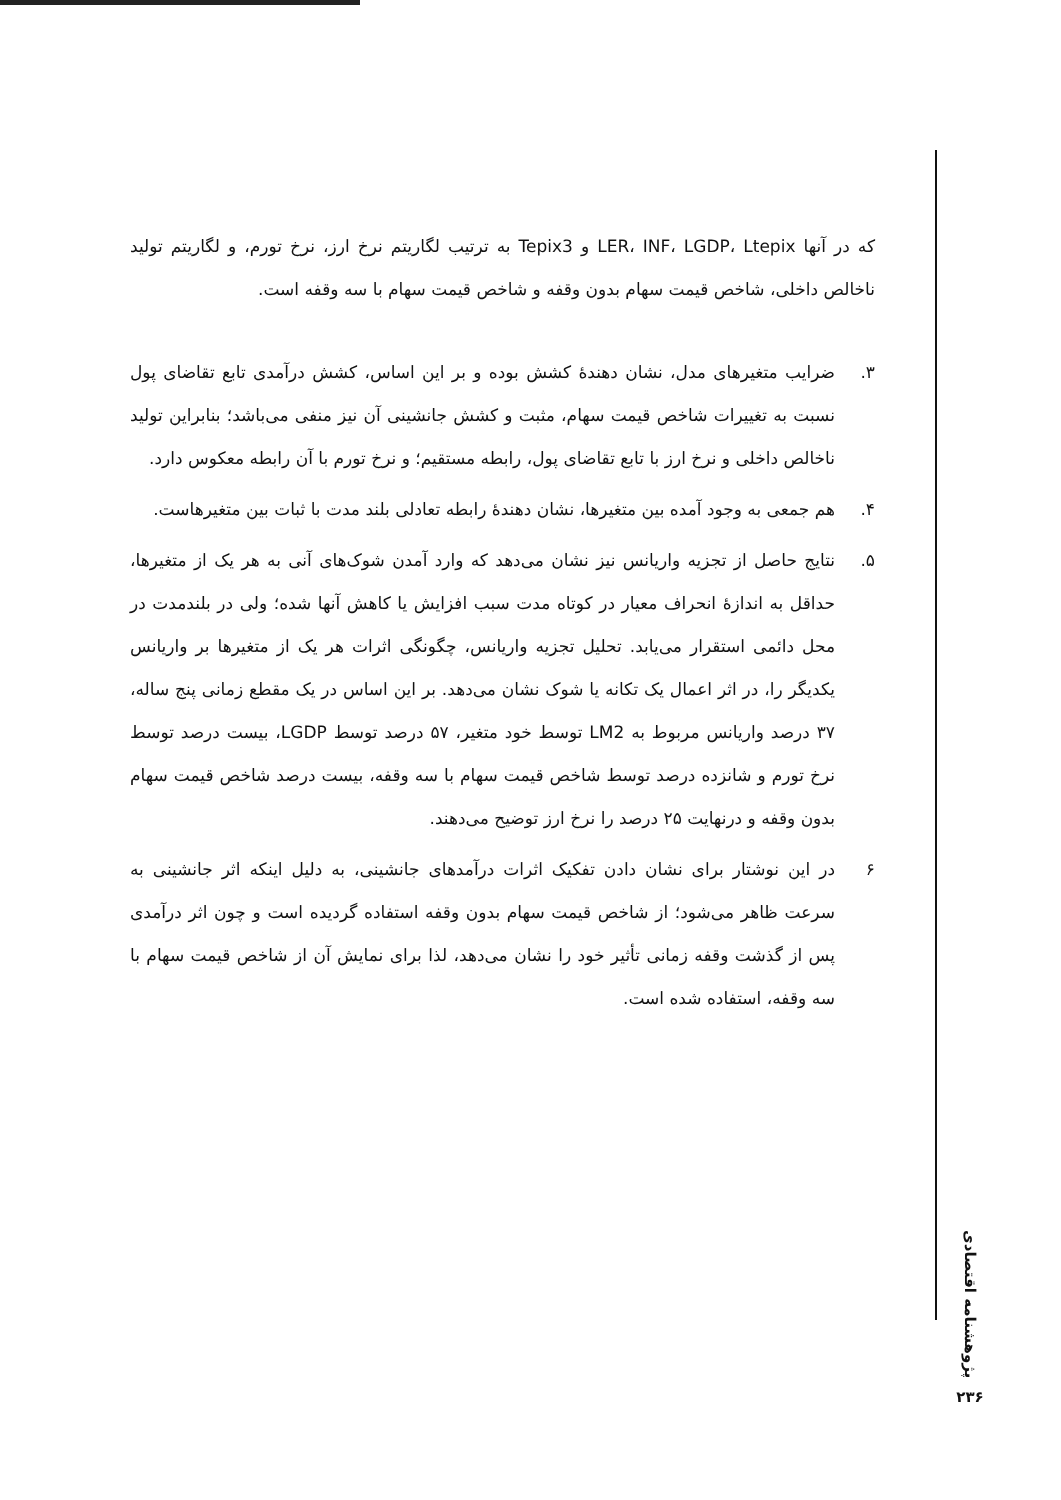که در آنها LER، INF، LGDP، Ltepix و Tepix3 به ترتیب لگاریتم نرخ ارز، نرخ تورم، و لگاریتم تولید ناخالص داخلی، شاخص قیمت سهام بدون وقفه و شاخص قیمت سهام با سه وقفه است.
۳. ضرایب متغیرهای مدل، نشان دهندهٔ کشش بوده و بر این اساس، کشش درآمدی تابع تقاضای پول نسبت به تغییرات شاخص قیمت سهام، مثبت و کشش جانشینی آن نیز منفی می‌باشد؛ بنابراین تولید ناخالص داخلی و نرخ ارز با تابع تقاضای پول، رابطه مستقیم؛ و نرخ تورم با آن رابطه معکوس دارد.
۴. هم جمعی به وجود آمده بین متغیرها، نشان دهندهٔ رابطه تعادلی بلند مدت با ثبات بین متغیرهاست.
۵. نتایج حاصل از تجزیه واریانس نیز نشان می‌دهد که وارد آمدن شوک‌های آنی به هر یک از متغیرها، حداقل به اندازهٔ انحراف معیار در کوتاه مدت سبب افزایش یا کاهش آنها شده؛ ولی در بلندمدت در محل دائمی استقرار می‌یابد. تحلیل تجزیه واریانس، چگونگی اثرات هر یک از متغیرها بر واریانس یکدیگر را، در اثر اعمال یک تکانه یا شوک نشان می‌دهد. بر این اساس در یک مقطع زمانی پنج ساله، ۳۷ درصد واریانس مربوط به LM2 توسط خود متغیر، ۵۷ درصد توسط LGDP، بیست درصد توسط نرخ تورم و شانزده درصد توسط شاخص قیمت سهام با سه وقفه، بیست درصد شاخص قیمت سهام بدون وقفه و درنهایت ۲۵ درصد را نرخ ارز توضیح می‌دهند.
۶ در این نوشتار برای نشان دادن تفکیک اثرات درآمدهای جانشینی، به دلیل اینکه اثر جانشینی به سرعت ظاهر می‌شود؛ از شاخص قیمت سهام بدون وقفه استفاده گردیده است و چون اثر درآمدی پس از گذشت وقفه زمانی تأثیر خود را نشان می‌دهد، لذا برای نمایش آن از شاخص قیمت سهام با سه وقفه، استفاده شده است.
پژوهشنامه اقتصادی
۲۳۶